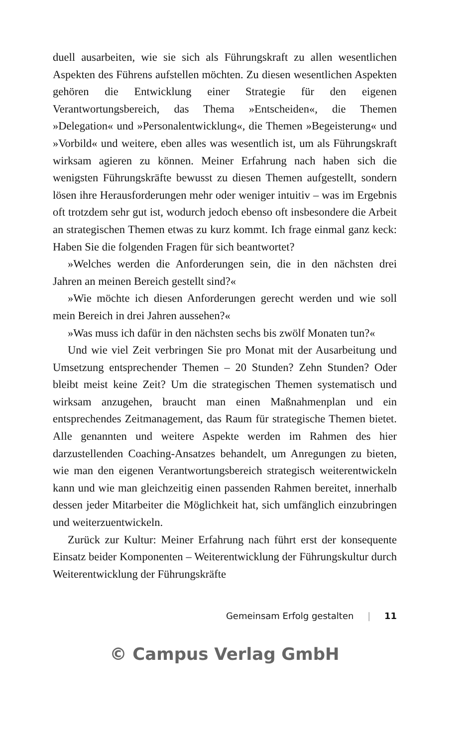duell ausarbeiten, wie sie sich als Führungskraft zu allen wesentlichen Aspekten des Führens aufstellen möchten. Zu diesen wesentlichen Aspekten gehören die Entwicklung einer Strategie für den eigenen Verantwortungsbereich, das Thema »Entscheiden«, die Themen »Delegation« und »Personalentwicklung«, die Themen »Begeisterung« und »Vorbild« und weitere, eben alles was wesentlich ist, um als Führungskraft wirksam agieren zu können. Meiner Erfahrung nach haben sich die wenigsten Führungskräfte bewusst zu diesen Themen aufgestellt, sondern lösen ihre Herausforderungen mehr oder weniger intuitiv – was im Ergebnis oft trotzdem sehr gut ist, wodurch jedoch ebenso oft insbesondere die Arbeit an strategischen Themen etwas zu kurz kommt. Ich frage einmal ganz keck: Haben Sie die folgenden Fragen für sich beantwortet?
»Welches werden die Anforderungen sein, die in den nächsten drei Jahren an meinen Bereich gestellt sind?«
»Wie möchte ich diesen Anforderungen gerecht werden und wie soll mein Bereich in drei Jahren aussehen?«
»Was muss ich dafür in den nächsten sechs bis zwölf Monaten tun?«
Und wie viel Zeit verbringen Sie pro Monat mit der Ausarbeitung und Umsetzung entsprechender Themen – 20 Stunden? Zehn Stunden? Oder bleibt meist keine Zeit? Um die strategischen Themen systematisch und wirksam anzugehen, braucht man einen Maßnahmenplan und ein entsprechendes Zeitmanagement, das Raum für strategische Themen bietet. Alle genannten und weitere Aspekte werden im Rahmen des hier darzustellenden Coaching-Ansatzes behandelt, um Anregungen zu bieten, wie man den eigenen Verantwortungsbereich strategisch weiterentwickeln kann und wie man gleichzeitig einen passenden Rahmen bereitet, innerhalb dessen jeder Mitarbeiter die Möglichkeit hat, sich umfänglich einzubringen und weiterzuentwickeln.
Zurück zur Kultur: Meiner Erfahrung nach führt erst der konsequente Einsatz beider Komponenten – Weiterentwicklung der Führungskultur durch Weiterentwicklung der Führungskräfte
Gemeinsam Erfolg gestalten | 11
© Campus Verlag GmbH